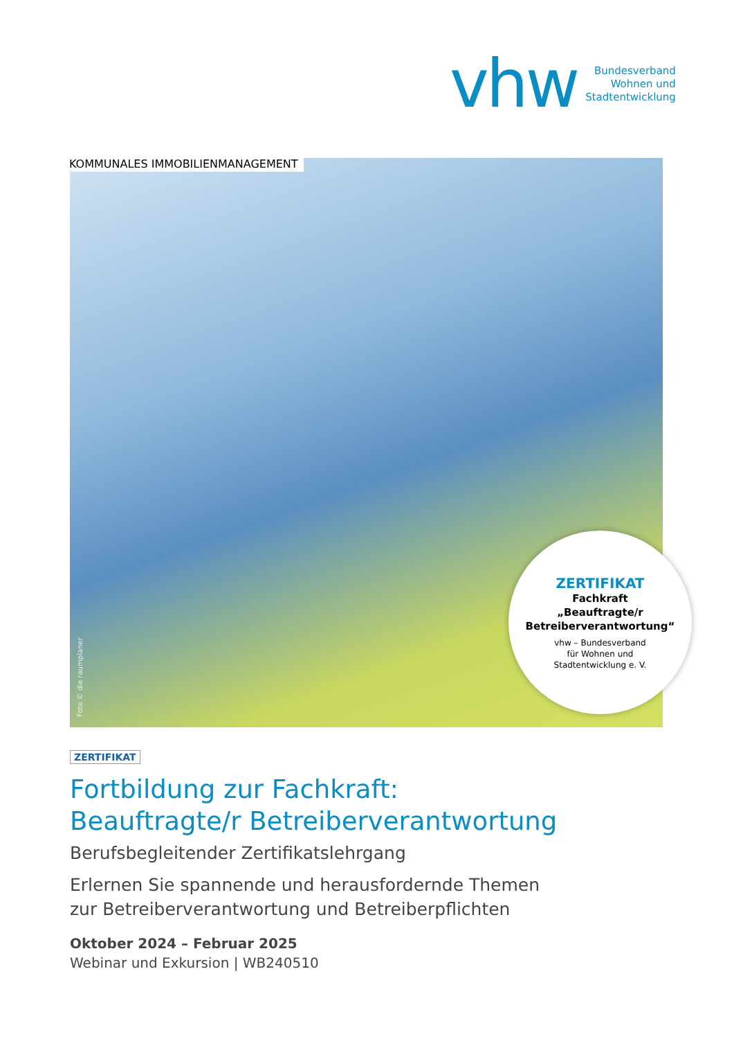vhw
Bundesverband
Wohnen und
Stadtentwicklung
KOMMUNALES IMMOBILIENMANAGEMENT
Foto © die raumplaner
ZERTIFIKAT
Fachkraft
„Beauftragte/r
Betreiberverantwortung“
vhw – Bundesverband
für Wohnen und
Stadtentwicklung e. V.
ZERTIFIKAT
Fortbildung zur Fachkraft:
Beauftragte/r Betreiberverantwortung
Berufsbegleitender Zertifikatslehrgang
Erlernen Sie spannende und herausfordernde Themen
zur Betreiberverantwortung und Betreiberpflichten
Oktober 2024 – Februar 2025
Webinar und Exkursion | WB240510